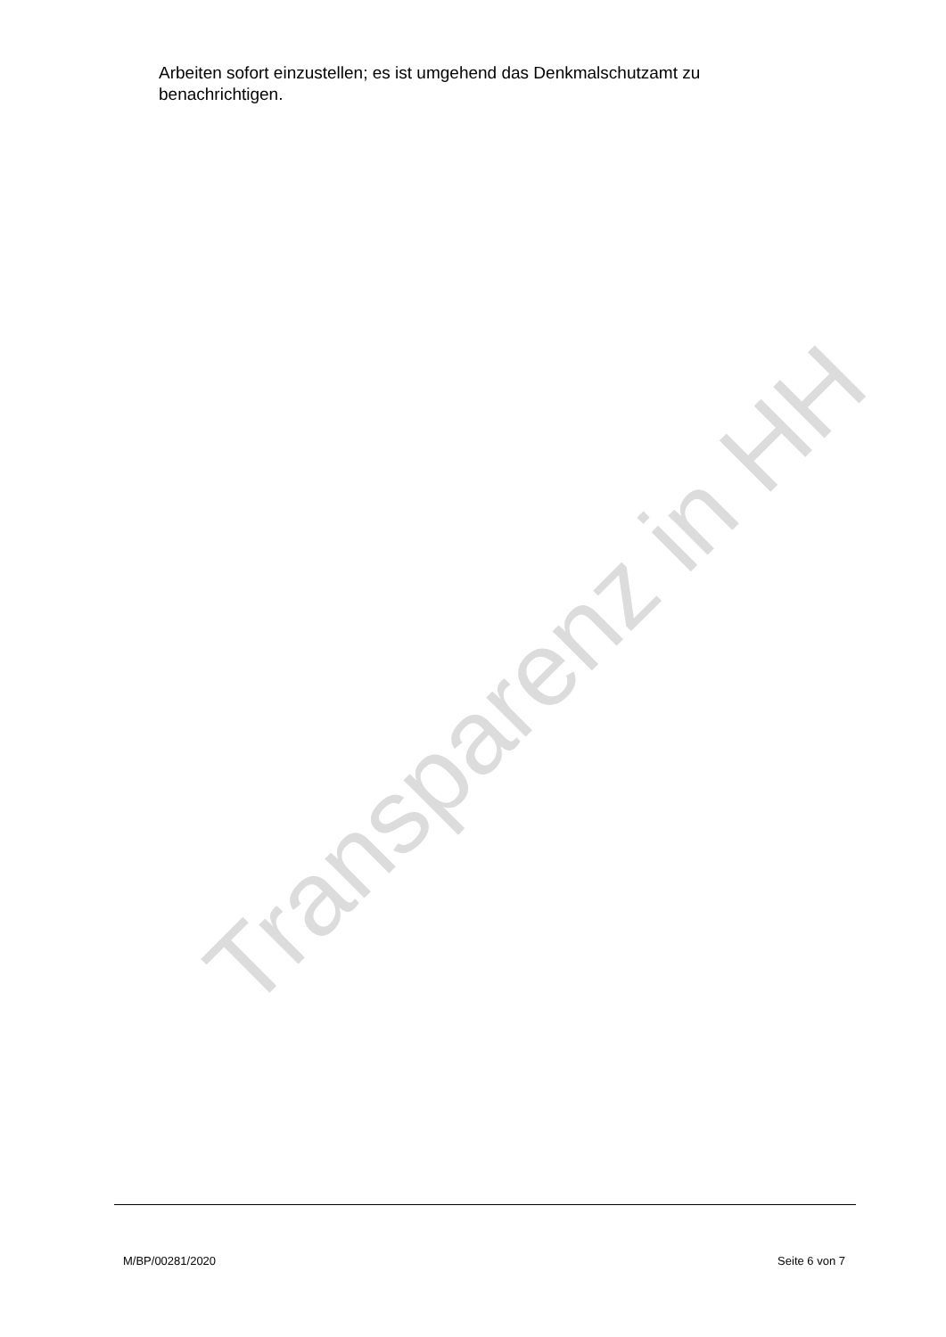Transparenz in HH
Arbeiten sofort einzustellen; es ist umgehend das Denkmalschutzamt zu benachrichtigen.
M/BP/00281/2020 Seite 6 von 7